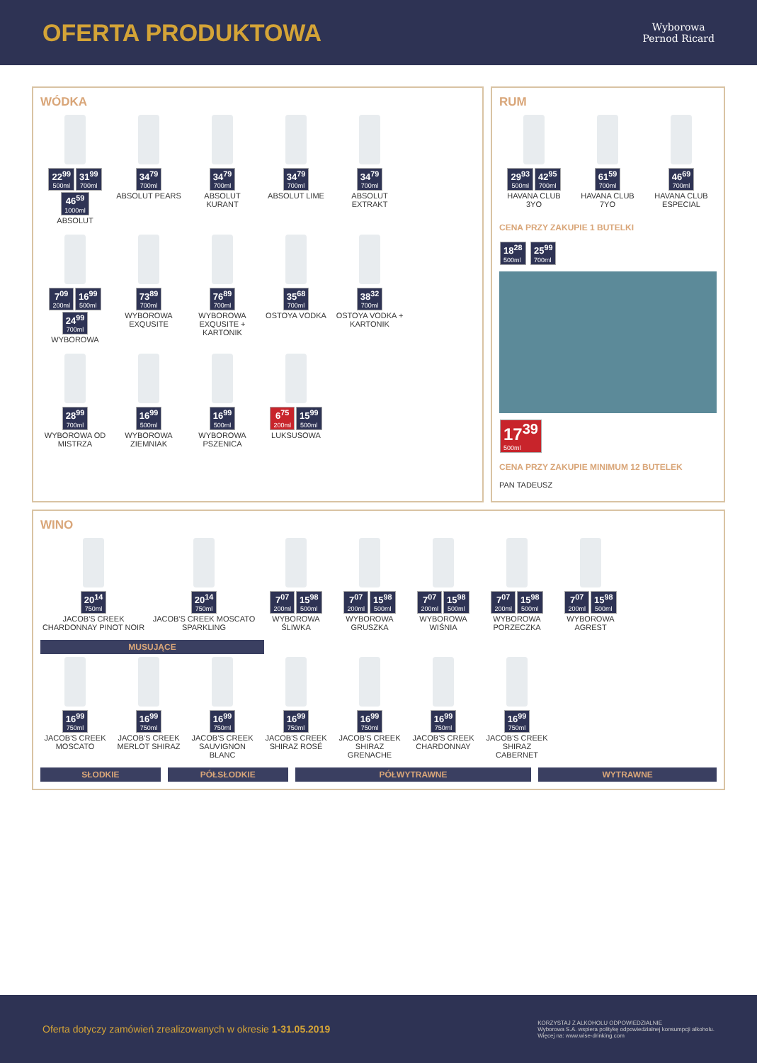OFERTA PRODUKTOWA
Wyborowa
Pernod Ricard
WÓDKA
22<sup>99</sup> 500ml 31<sup>99</sup> 700ml 46<sup>59</sup> 1000ml
ABSOLUT
34<sup>79</sup> 700ml
ABSOLUT PEARS
34<sup>79</sup> 700ml
ABSOLUT KURANT
34<sup>79</sup> 700ml
ABSOLUT LIME
34<sup>79</sup> 700ml
ABSOLUT EXTRAKT
7<sup>09</sup> 200ml 16<sup>99</sup> 500ml 24<sup>99</sup> 700ml
WYBOROWA
73<sup>89</sup> 700ml
WYBOROWA EXQUSITE
76<sup>89</sup> 700ml
WYBOROWA EXQUSITE + KARTONIK
35<sup>68</sup> 700ml
OSTOYA VODKA
38<sup>32</sup> 700ml
OSTOYA VODKA + KARTONIK
28<sup>99</sup> 700ml
WYBOROWA OD MISTRZA
16<sup>99</sup> 500ml
WYBOROWA ZIEMNIAK
16<sup>99</sup> 500ml
WYBOROWA PSZENICA
6<sup>75</sup> 200ml 15<sup>99</sup> 500ml
LUKSUSOWA
RUM
29<sup>93</sup> 500ml 42<sup>95</sup> 700ml
HAVANA CLUB 3YO
61<sup>59</sup> 700ml
HAVANA CLUB 7YO
46<sup>69</sup> 700ml
HAVANA CLUB ESPECIAL
CENA PRZY ZAKUPIE 1 BUTELKI
18<sup>28</sup> 500ml 25<sup>99</sup> 700ml
17<sup>39</sup> 500ml
CENA PRZY ZAKUPIE MINIMUM 12 BUTELEK
PAN TADEUSZ
WINO
20<sup>14</sup> 750ml
JACOB'S CREEK CHARDONNAY PINOT NOIR
20<sup>14</sup> 750ml
JACOB'S CREEK MOSCATO SPARKLING
7<sup>07</sup> 200ml 15<sup>98</sup> 500ml
WYBOROWA ŚLIWKA
7<sup>07</sup> 200ml 15<sup>98</sup> 500ml
WYBOROWA GRUSZKA
7<sup>07</sup> 200ml 15<sup>98</sup> 500ml
WYBOROWA WIŚNIA
7<sup>07</sup> 200ml 15<sup>98</sup> 500ml
WYBOROWA PORZECZKA
7<sup>07</sup> 200ml 15<sup>98</sup> 500ml
WYBOROWA AGREST
MUSUJĄCE
16<sup>99</sup> 750ml
JACOB'S CREEK MOSCATO
16<sup>99</sup> 750ml
JACOB'S CREEK MERLOT SHIRAZ
16<sup>99</sup> 750ml
JACOB'S CREEK SAUVIGNON BLANC
16<sup>99</sup> 750ml
JACOB'S CREEK SHIRAZ ROSÉ
16<sup>99</sup> 750ml
JACOB'S CREEK SHIRAZ GRENACHE
16<sup>99</sup> 750ml
JACOB'S CREEK CHARDONNAY
16<sup>99</sup> 750ml
JACOB'S CREEK SHIRAZ CABERNET
SŁODKIE PÓŁSŁODKIE PÓŁWYTRAWNE WYTRAWNE
Oferta dotyczy zamówień zrealizowanych w okresie 1-31.05.2019
KORZYSTAJ Z ALKOHOLU ODPOWIEDZIALNIE
Wyborowa S.A. wspiera politykę odpowiedzialnej konsumpcji alkoholu.
Więcej na: www.wise-drinking.com